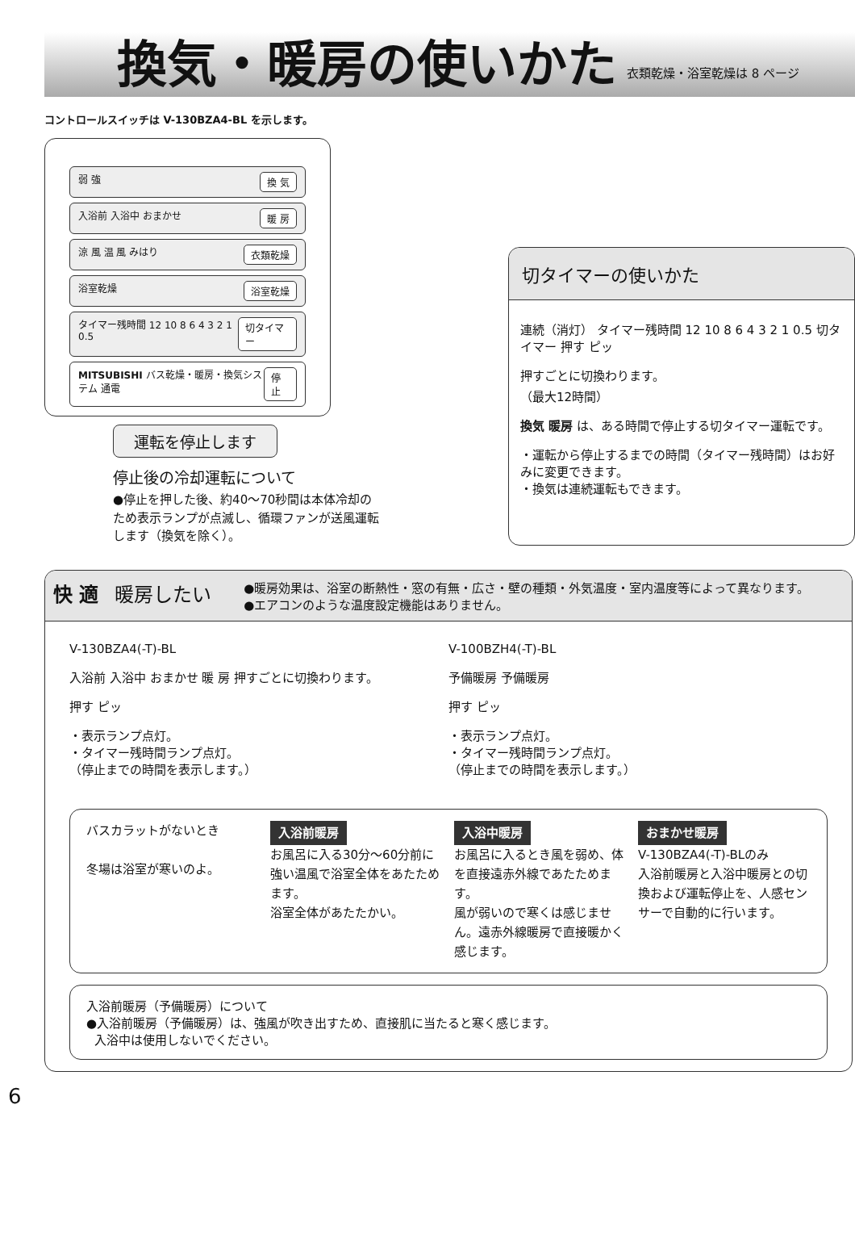換気・暖房の使いかた
衣類乾燥・浴室乾燥は 8 ページ
コントロールスイッチは V-130BZA4-BL を示します。
弱 強 換 気
入浴前 入浴中 おまかせ 暖 房
涼 風 温 風 みはり 衣類乾燥
浴室乾燥 浴室乾燥
タイマー残時間 12 10 8 6 4 3 2 1 0.5 切タイマー
MITSUBISHI バス乾燥・暖房・換気システム 通電 停 止
運転を停止します
停止後の冷却運転について
●停止を押した後、約40～70秒間は本体冷却のため表示ランプが点滅し、循環ファンが送風運転します（換気を除く）。
切タイマーの使いかた
連続（消灯） タイマー残時間 12 10 8 6 4 3 2 1 0.5 切タイマー 押す ピッ
押すごとに切換わります。
（最大12時間）
換気 暖房 は、ある時間で停止する切タイマー運転です。
・運転から停止するまでの時間（タイマー残時間）はお好みに変更できます。
・換気は連続運転もできます。
快 適 暖房したい ●暖房効果は、浴室の断熱性・窓の有無・広さ・壁の種類・外気温度・室内温度等によって異なります。
●エアコンのような温度設定機能はありません。
V-130BZA4(-T)-BL
入浴前 入浴中 おまかせ 暖 房 押すごとに切換わります。
押す ピッ
・表示ランプ点灯。
・タイマー残時間ランプ点灯。
（停止までの時間を表示します。）
V-100BZH4(-T)-BL
予備暖房 予備暖房
押す ピッ
・表示ランプ点灯。
・タイマー残時間ランプ点灯。
（停止までの時間を表示します。）
バスカラットがないとき
冬場は浴室が寒いのよ。
入浴前暖房
お風呂に入る30分～60分前に強い温風で浴室全体をあたためます。
浴室全体があたたかい。
入浴中暖房
お風呂に入るとき風を弱め、体を直接遠赤外線であたためます。
風が弱いので寒くは感じません。遠赤外線暖房で直接暖かく感じます。
おまかせ暖房
V-130BZA4(-T)-BLのみ
入浴前暖房と入浴中暖房との切換および運転停止を、人感センサーで自動的に行います。
入浴前暖房（予備暖房）について
●入浴前暖房（予備暖房）は、強風が吹き出すため、直接肌に当たると寒く感じます。
入浴中は使用しないでください。
6